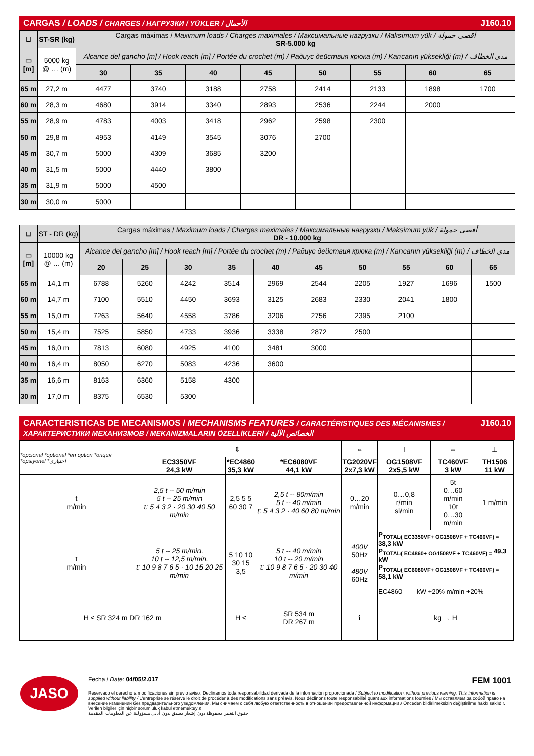CARGAS / LOADS / CHARGES / НАГРУЗКИ / YÜKLER / الأحمال J160.10
| ⊔ | ST-SR (kg) | Cargas máximas / Maximum loads / Charges maximales / Максимальные нагрузки / Maksimum yük / أقصى حمولة SR-5.000 kg | | | | | | | |
| ▭ [m] | 5000 kg @ … (m) | Alcance del gancho [m] / Hook reach [m] / Portée du crochet (m) / Радиус действия крюка (m) / Kancanın yüksekliği (m) / مدى الخطاف | | | | | | | |
| | | 30 | 35 | 40 | 45 | 50 | 55 | 60 | 65 |
| 65 m | 27,2 m | 4477 | 3740 | 3188 | 2758 | 2414 | 2133 | 1898 | 1700 |
| 60 m | 28,3 m | 4680 | 3914 | 3340 | 2893 | 2536 | 2244 | 2000 | |
| 55 m | 28,9 m | 4783 | 4003 | 3418 | 2962 | 2598 | 2300 | | |
| 50 m | 29,8 m | 4953 | 4149 | 3545 | 3076 | 2700 | | | |
| 45 m | 30,7 m | 5000 | 4309 | 3685 | 3200 | | | | |
| 40 m | 31,5 m | 5000 | 4440 | 3800 | | | | | |
| 35 m | 31,9 m | 5000 | 4500 | | | | | | |
| 30 m | 30,0 m | 5000 | | | | | | | |
| ⊔ | ST - DR (kg) | Cargas máximas / Maximum loads / Charges maximales / Максимальные нагрузки / Maksimum yük / أقصى حمولة DR - 10.000 kg | | | | | | | | | |
| ▭ [m] | 10000 kg @ … (m) | Alcance del gancho [m] / Hook reach [m] / Portée du crochet (m) / Радиус действия крюка (m) / Kancanın yüksekliği (m) / مدى الخطاف | | | | | | | | | |
| | | 20 | 25 | 30 | 35 | 40 | 45 | 50 | 55 | 60 | 65 |
| 65 m | 14,1 m | 6788 | 5260 | 4242 | 3514 | 2969 | 2544 | 2205 | 1927 | 1696 | 1500 |
| 60 m | 14,7 m | 7100 | 5510 | 4450 | 3693 | 3125 | 2683 | 2330 | 2041 | 1800 | |
| 55 m | 15,0 m | 7263 | 5640 | 4558 | 3786 | 3206 | 2756 | 2395 | 2100 | | |
| 50 m | 15,4 m | 7525 | 5850 | 4733 | 3936 | 3338 | 2872 | 2500 | | | |
| 45 m | 16,0 m | 7813 | 6080 | 4925 | 4100 | 3481 | 3000 | | | | |
| 40 m | 16,4 m | 8050 | 6270 | 5083 | 4236 | 3600 | | | | | |
| 35 m | 16,6 m | 8163 | 6360 | 5158 | 4300 | | | | | | |
| 30 m | 17,0 m | 8375 | 6530 | 5300 | | | | | | | |
CARACTERISTICAS DE MECANISMOS / MECHANISMS FEATURES / CARACTÉRISTIQUES DES MÉCANISMES / ХАРАКТЕРИСТИКИ МЕХАНИЗМОВ / MEKANİZMALARIN ÖZELLİKLERİ / الخصائص الآلية J160.10
| *opcional *optional *en option *опция *opsiyonel *اختياري | ⇕ | | | ⇔ | ⊤ | ⇔ | ⊥ | |
| | EC3350VF 24,3 kW | *EC4860 35,3 kW | *EC6080VF 44,1 kW | TG2020VF 2x7,3 kW | OG1508VF 2x5,5 kW | TC460VF 3 kW | TH1506 11 kW | |
| t m/min | 2,5 t -- 50 m/min 5 t -- 25 m/min t: 5 4 3 2 · 20 30 40 50 m/min | 2,5 5 5 60 30 7 | 2,5 t -- 80m/min 5 t -- 40 m/min t: 5 4 3 2 · 40 60 80 m/min | 0…20 m/min | 0…0,8 r/min sl/min | 5t 0…60 m/min 10t 0…30 m/min | 1 m/min | |
| t m/min | 5 t -- 25 m/min. 10 t -- 12,5 m/min. t: 10 9 8 7 6 5 · 10 15 20 25 m/min | 5 10 10 30 15 3,5 | 5 t -- 40 m/min 10 t -- 20 m/min t: 10 9 8 7 6 5 · 20 30 40 m/min | 400V 50Hz 480V 60Hz | P<sub>TOTAL( EC3350VF+ OG1508VF + TC460VF) =</sub> 38,3 kW P<sub>TOTAL( EC4860+ OG1508VF + TC460VF) =</sub> 49,3 kW P<sub>TOTAL( EC6080VF+ OG1508VF + TC460VF) =</sub> 58,1 kW EC4860 kW +20% m/min +20% | | | |
| H ≤ SR 324 m DR 162 m | | H ≤ | SR 534 m DR 267 m | ℹ | kg → H | | | |
JASO
Fecha / Date: 04/05/2.017 FEM 1001
Reservado el derecho a modificaciones sin previo aviso. Declinamos toda responsabilidad derivada de la información proporcionada / Subject to modification, without previous warning. This information is supplied without liability / L'entreprise se réserve le droit de procéder à des modifications sans préavis. Nous déclinons toute responsabilité quant aux informations fournies / Мы оставляем за собой право на внесение изменений без предварительного уведомления. Мы снимаем с себя любую ответственность в отношении предоставленной информации / Önceden bildirilmeksizin değiştirilme hakkı saklıdır. Verilen bilgiler için hiçbir sorumluluk kabul etmemekteyiz
حقوق التغيير محفوظة دون إشعار مسبق .دون أدنى مسؤولية عن المعلومات المقدمة